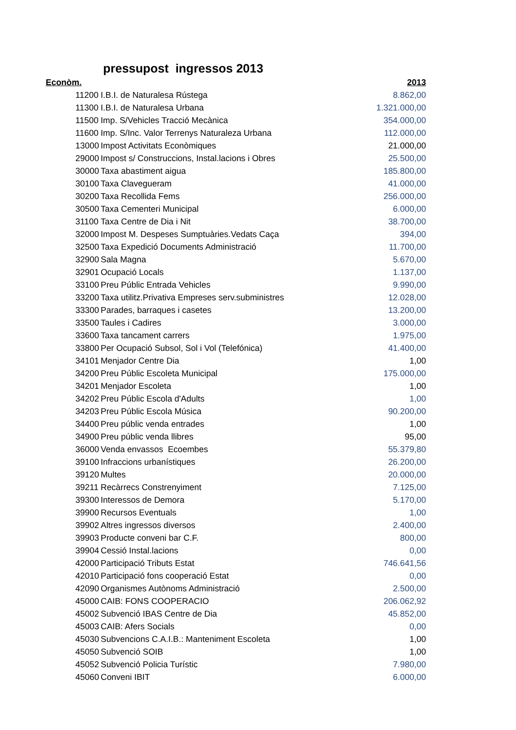pressupost ingressos 2013
| Econòm. | | | 2013 |
| --- | --- | --- | --- |
| 11200 | I.B.I. de Naturalesa Rústega | | 8.862,00 |
| 11300 | I.B.I. de Naturalesa Urbana | | 1.321.000,00 |
| 11500 | Imp. S/Vehicles Tracció Mecànica | | 354.000,00 |
| 11600 | Imp. S/Inc. Valor Terrenys Naturaleza Urbana | | 112.000,00 |
| 13000 | Impost Activitats Econòmiques | | 21.000,00 |
| 29000 | Impost s/ Construccions, Instal.lacions i Obres | | 25.500,00 |
| 30000 | Taxa abastiment aigua | | 185.800,00 |
| 30100 | Taxa Clavegueram | | 41.000,00 |
| 30200 | Taxa Recollida Fems | | 256.000,00 |
| 30500 | Taxa Cementeri Municipal | | 6.000,00 |
| 31100 | Taxa Centre de Dia i Nit | | 38.700,00 |
| 32000 | Impost M. Despeses Sumptuàries.Vedats Caça | | 394,00 |
| 32500 | Taxa Expedició Documents Administració | | 11.700,00 |
| 32900 | Sala Magna | | 5.670,00 |
| 32901 | Ocupació Locals | | 1.137,00 |
| 33100 | Preu Públic Entrada Vehicles | | 9.990,00 |
| 33200 | Taxa utilitz.Privativa Empreses serv.subministres | | 12.028,00 |
| 33300 | Parades, barraques i casetes | | 13.200,00 |
| 33500 | Taules i Cadires | | 3.000,00 |
| 33600 | Taxa tancament carrers | | 1.975,00 |
| 33800 | Per Ocupació Subsol, Sol i Vol (Telefónica) | | 41.400,00 |
| 34101 | Menjador Centre Dia | | 1,00 |
| 34200 | Preu Públic Escoleta Municipal | | 175.000,00 |
| 34201 | Menjador Escoleta | | 1,00 |
| 34202 | Preu Públic Escola d'Adults | | 1,00 |
| 34203 | Preu Públic Escola Música | | 90.200,00 |
| 34400 | Preu públic venda entrades | | 1,00 |
| 34900 | Preu públic venda llibres | | 95,00 |
| 36000 | Venda envassos Ecoembes | | 55.379,80 |
| 39100 | Infraccions urbanístiques | | 26.200,00 |
| 39120 | Multes | | 20.000,00 |
| 39211 | Recàrrecs Constrenyiment | | 7.125,00 |
| 39300 | Interessos de Demora | | 5.170,00 |
| 39900 | Recursos Eventuals | | 1,00 |
| 39902 | Altres ingressos diversos | | 2.400,00 |
| 39903 | Producte conveni bar C.F. | | 800,00 |
| 39904 | Cessió Instal.lacions | | 0,00 |
| 42000 | Participació Tributs Estat | | 746.641,56 |
| 42010 | Participació fons cooperació Estat | | 0,00 |
| 42090 | Organismes Autònoms Administració | | 2.500,00 |
| 45000 | CAIB: FONS COOPERACIO | | 206.062,92 |
| 45002 | Subvenció IBAS Centre de Dia | | 45.852,00 |
| 45003 | CAIB: Afers Socials | | 0,00 |
| 45030 | Subvencions C.A.I.B.: Manteniment Escoleta | | 1,00 |
| 45050 | Subvenció SOIB | | 1,00 |
| 45052 | Subvenció Policia Turístic | | 7.980,00 |
| 45060 | Conveni IBIT | | 6.000,00 |